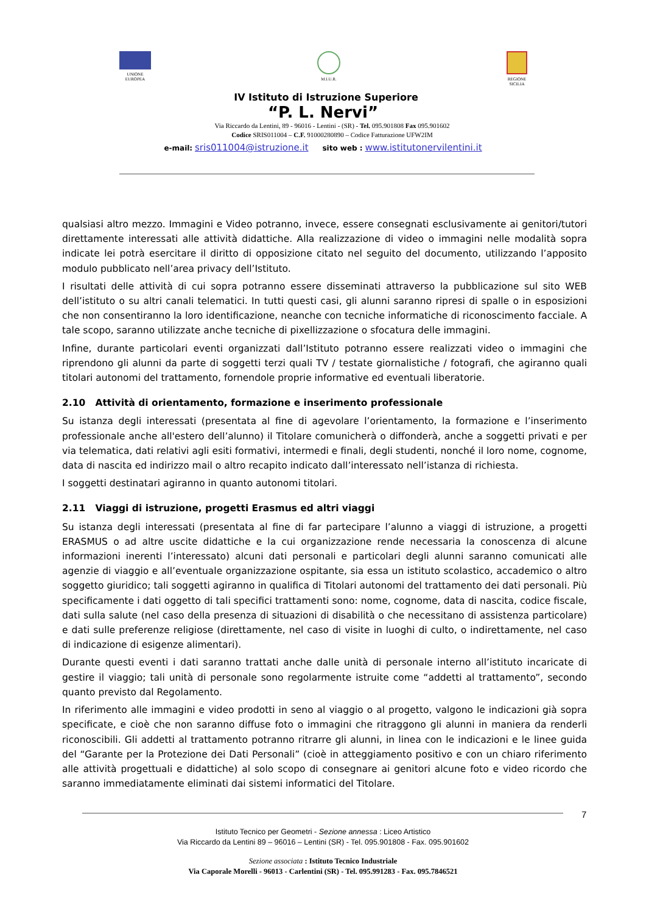UNIONE
EUROPEA
M.I.U.R. REGIONE
SICILIA
IV Istituto di Istruzione Superiore
“P. L. Nervi”
Via Riccardo da Lentini, 89 - 96016 - Lentini - (SR) - Tel. 095.901808 Fax 095.901602
Codice SRIS011004 – C.F. 91000280890 – Codice Fatturazione UFW2IM
e-mail: sris011004@istruzione.it sito web : www.istitutonervilentini.it
qualsiasi altro mezzo. Immagini e Video potranno, invece, essere consegnati esclusivamente ai genitori/tutori direttamente interessati alle attività didattiche. Alla realizzazione di video o immagini nelle modalità sopra indicate lei potrà esercitare il diritto di opposizione citato nel seguito del documento, utilizzando l’apposito modulo pubblicato nell’area privacy dell’Istituto.
I risultati delle attività di cui sopra potranno essere disseminati attraverso la pubblicazione sul sito WEB dell’istituto o su altri canali telematici. In tutti questi casi, gli alunni saranno ripresi di spalle o in esposizioni che non consentiranno la loro identificazione, neanche con tecniche informatiche di riconoscimento facciale. A tale scopo, saranno utilizzate anche tecniche di pixellizzazione o sfocatura delle immagini.
Infine, durante particolari eventi organizzati dall’Istituto potranno essere realizzati video o immagini che riprendono gli alunni da parte di soggetti terzi quali TV / testate giornalistiche / fotografi, che agiranno quali titolari autonomi del trattamento, fornendole proprie informative ed eventuali liberatorie.
2.10 Attività di orientamento, formazione e inserimento professionale
Su istanza degli interessati (presentata al fine di agevolare l’orientamento, la formazione e l’inserimento professionale anche all'estero dell’alunno) il Titolare comunicherà o diffonderà, anche a soggetti privati e per via telematica, dati relativi agli esiti formativi, intermedi e finali, degli studenti, nonché il loro nome, cognome, data di nascita ed indirizzo mail o altro recapito indicato dall’interessato nell’istanza di richiesta.
I soggetti destinatari agiranno in quanto autonomi titolari.
2.11 Viaggi di istruzione, progetti Erasmus ed altri viaggi
Su istanza degli interessati (presentata al fine di far partecipare l’alunno a viaggi di istruzione, a progetti ERASMUS o ad altre uscite didattiche e la cui organizzazione rende necessaria la conoscenza di alcune informazioni inerenti l’interessato) alcuni dati personali e particolari degli alunni saranno comunicati alle agenzie di viaggio e all’eventuale organizzazione ospitante, sia essa un istituto scolastico, accademico o altro soggetto giuridico; tali soggetti agiranno in qualifica di Titolari autonomi del trattamento dei dati personali. Più specificamente i dati oggetto di tali specifici trattamenti sono: nome, cognome, data di nascita, codice fiscale, dati sulla salute (nel caso della presenza di situazioni di disabilità o che necessitano di assistenza particolare) e dati sulle preferenze religiose (direttamente, nel caso di visite in luoghi di culto, o indirettamente, nel caso di indicazione di esigenze alimentari).
Durante questi eventi i dati saranno trattati anche dalle unità di personale interno all’istituto incaricate di gestire il viaggio; tali unità di personale sono regolarmente istruite come “addetti al trattamento”, secondo quanto previsto dal Regolamento.
In riferimento alle immagini e video prodotti in seno al viaggio o al progetto, valgono le indicazioni già sopra specificate, e cioè che non saranno diffuse foto o immagini che ritraggono gli alunni in maniera da renderli riconoscibili. Gli addetti al trattamento potranno ritrarre gli alunni, in linea con le indicazioni e le linee guida del “Garante per la Protezione dei Dati Personali” (cioè in atteggiamento positivo e con un chiaro riferimento alle attività progettuali e didattiche) al solo scopo di consegnare ai genitori alcune foto e video ricordo che saranno immediatamente eliminati dai sistemi informatici del Titolare.
7
Istituto Tecnico per Geometri - Sezione annessa : Liceo Artistico
Via Riccardo da Lentini 89 – 96016 – Lentini (SR) - Tel. 095.901808 - Fax. 095.901602
Sezione associata : Istituto Tecnico Industriale
Via Caporale Morelli - 96013 - Carlentini (SR) - Tel. 095.991283 - Fax. 095.7846521